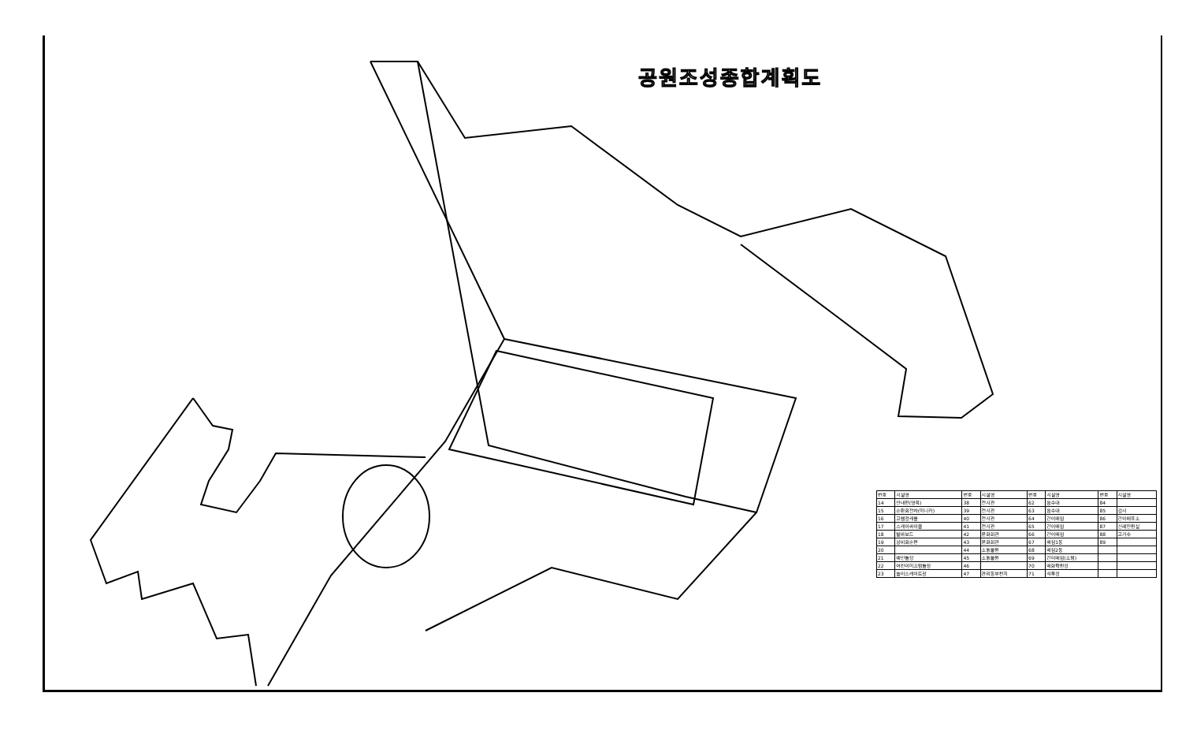공원조성종합계획도
| 번호 | 시설명 | 번호 | 시설명 | 번호 | 시설명 | 번호 | 시설명 |
| 14 | 안내판(명목) | 38 | 전시관 | 62 | 음수대 | 84 | |
| 15 | 순환회전차(미니카) | 39 | 전시관 | 63 | 음수대 | 85 | 검시 |
| 16 | 고렘청케룰 | 40 | 전시관 | 64 | 간이매점 | 86 | 간이매표소 |
| 17 | 스케이싸이클 | 41 | 전시관 | 65 | 간이매점 | 87 | 신례민원실 |
| 18 | 발바보드 | 42 | 문화회관 | 66 | 간이매점 | 88 | 고기수 |
| 19 | 상비회순편 | 43 | 문화회관 | 67 | 매점1동 | 89 | |
| 20 | | 44 | 소통물원 | 68 | 매점2동 | | |
| 21 | 예인틀정 | 45 | 소통물원 | 69 | 간이매점(소형) | | |
| 22 | 어린이미끄럼틀장 | 46 | | 70 | 매화학원정 | | |
| 23 | 놀이스케이트장 | 47 | 관리동부천지 | 71 | 석투정 | | |